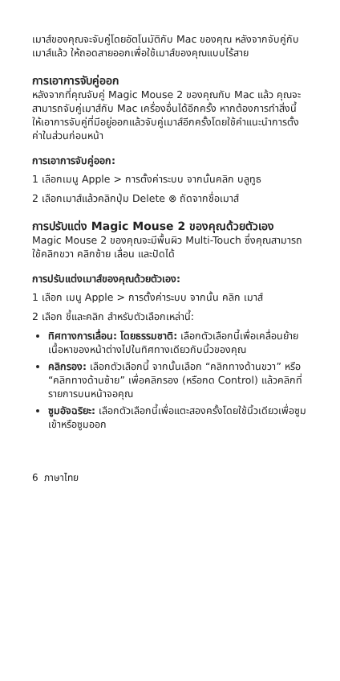เมาส์ของคุณจะจับคู่โดยอัตโนมัติกับ Mac ของคุณ หลังจากจับคู่กับเมาส์แล้ว ให้ถอดสายออกเพื่อใช้เมาส์ของคุณแบบไร้สาย
การเอาการจับคู่ออก
หลังจากที่คุณจับคู่ Magic Mouse 2 ของคุณกับ Mac แล้ว คุณจะสามารถจับคู่เมาส์กับ Mac เครื่องอื่นได้อีกครั้ง หากต้องการทำสิ่งนี้ ให้เอาการจับคู่ที่มีอยู่ออกแล้วจับคู่เมาส์อีกครั้งโดยใช้คำแนะนำการตั้งค่าในส่วนก่อนหน้า
การเอาการจับคู่ออก:
1 เลือกเมนู Apple > การตั้งค่าระบบ จากนั้นคลิก บลูทูธ
2 เลือกเมาส์แล้วคลิกปุ่ม Delete ⊗ ถัดจากชื่อเมาส์
การปรับแต่ง Magic Mouse 2 ของคุณด้วยตัวเอง
Magic Mouse 2 ของคุณจะมีพื้นผิว Multi-Touch ซึ่งคุณสามารถใช้คลิกขวา คลิกซ้าย เลื่อน และปัดได้
การปรับแต่งเมาส์ของคุณด้วยตัวเอง:
1 เลือก เมนู Apple > การตั้งค่าระบบ จากนั้น คลิก เมาส์
2 เลือก ชี้และคลิก สำหรับตัวเลือกเหล่านี้:
ทิศทางการเลื่อน: โดยธรรมชาติ: เลือกตัวเลือกนี้เพื่อเคลื่อนย้ายเนื้อหาของหน้าต่างไปในทิศทางเดียวกับนิ้วของคุณ
คลิกรอง: เลือกตัวเลือกนี้ จากนั้นเลือก “คลิกทางด้านขวา” หรือ “คลิกทางด้านซ้าย” เพื่อคลิกรอง (หรือกด Control) แล้วคลิกที่รายการบนหน้าจอคุณ
ซูมอัจฉริยะ: เลือกตัวเลือกนี้เพื่อแตะสองครั้งโดยใช้นิ้วเดียวเพื่อซูมเข้าหรือซูมออก
6 ภาษาไทย